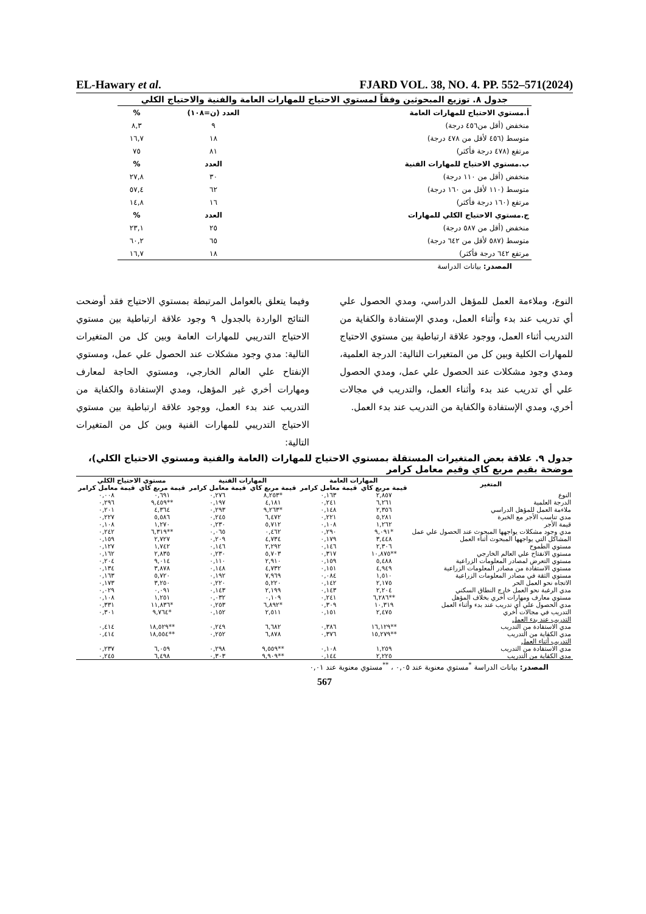EL-Hawary et al. FJARD VOL. 38, NO. 4. PP. 552–571(2024)
جدول ٨. توزيع المبحوثين وفقاً لمستوي الاحتياج للمهارات العامة والفنية والاحتياج الكلي
| أ.مستوي الاحتياج للمهارات العامة | العدد (ن=١٠٨) | % |
| --- | --- | --- |
| منخفض (أقل من٤٥٦ درجة) | ٩ | ٨,٣ |
| متوسط (٤٥٦ لأقل من ٤٧٨ درجة) | ١٨ | ١٦,٧ |
| مرتفع (٤٧٨ درجة فأكثر) | ٨١ | ٧٥ |
| ب.مستوي الاحتياج للمهارات الفنية | العدد | % |
| منخفض (أقل من ١١٠ درجة) | ٣٠ | ٢٧,٨ |
| متوسط (١١٠ لأقل من ١٦٠ درجة) | ٦٢ | ٥٧,٤ |
| مرتفع (١٦٠ درجة فأكثر) | ١٦ | ١٤,٨ |
| ج.مستوي الاحتياج الكلي للمهارات | العدد | % |
| منخفض (أقل من ٥٨٧ درجة) | ٢٥ | ٢٣,١ |
| متوسط (٥٨٧ لأقل من ٦٤٢ درجة) | ٦٥ | ٦٠,٢ |
| مرتفع ٦٤٢ درجة فأكثر) | ١٨ | ١٦,٧ |
المصدر: بيانات الدراسة
وفيما يتعلق بالعوامل المرتبطة بمستوي الاحتياج فقد أوضحت النتائج الواردة بالجدول ٩ وجود علاقة ارتباطية بين مستوي الاحتياج التدريبي للمهارات العامة وبين كل من المتغيرات التالية: مدي وجود مشكلات عند الحصول علي عمل، ومستوي الإنفتاح علي العالم الخارجي، ومستوي الحاجة لمعارف ومهارات أخري غير المؤهل، ومدي الإستفادة والكفاية من التدريب عند بدء العمل، ووجود علاقة ارتباطية بين مستوي الاحتياج التدريبي للمهارات الفنية وبين كل من المتغيرات التالية:
النوع، وملاءمة العمل للمؤهل الدراسي، ومدي الحصول علي أي تدريب عند بدء وأثناء العمل، ومدي الإستفادة والكفاية من التدريب أثناء العمل، ووجود علاقة ارتباطية بين مستوي الاحتياج للمهارات الكلية وبين كل من المتغيرات التالية: الدرجة العلمية، ومدي وجود مشكلات عند الحصول علي عمل، ومدي الحصول علي أي تدريب عند بدء وأثناء العمل، والتدريب في مجالات أخري، ومدي الإستفادة والكفاية من التدريب عند بدء العمل.
جدول ٩. علاقة بعض المتغيرات المستقلة بمستوي الاحتياج للمهارات (العامة والفنية ومستوي الاحتياج الكلي)، موضحة بقيم مربع كاي وقيم معامل كرامر
| المتغير | المهارات العامة | | المهارات الفنية | | مستوي الاحتياج الكلي | |
| --- | --- | --- | --- | --- | --- | --- |
| | قيمة مربع كاي | قيمة معامل كرامر | قيمة مربع كاي | قيمة معامل كرامر | قيمة مربع كاي | قيمة معامل كرامر |
| النوع | ٢,٨٥٧ | ٠,١٦٣ | *٨,٢٥٣ | ٠,٢٧٦ | ٠,٦٩١ | ٠,٠٠٨ |
| الدرجة العلمية | ٦,٢٦١ | ٠,٢٤١ | ٤,١٨١ | ٠,١٩٧ | **٩,٤٥٩ | ٠,٢٩٦ |
| ملاءمة العمل للمؤهل الدراسي | ٢,٣٥٦ | ٠,١٤٨ | *٩,٢٦٣ | ٠,٢٩٣ | ٤,٣٦٤ | ٠,٢٠١ |
| مدي تناسب الأجر مع الخبرة | ٥,٢٨١ | ٠,٢٢١ | ٦,٤٧٢ | ٠,٢٤٥ | ٥,٥٨٦ | ٠,٢٢٧ |
| قيمة الأجر | ١,٢٦٢ | ٠,١٠٨ | ٥,٧١٢ | ٠,٢٣٠ | ١,٢٧٠ | ٠,١٠٨ |
| مدي وجود مشكلات يواجهها المبحوث عند الحصول علي عمل | *٩,٠٩١ | ٠,٢٩٠ | ٠,٤٦٢ | ٠,٠٦٥ | **٦,٣١٩ | ٠,٢٤٢ |
| المشاكل التي يواجهها المبحوث أثناء العمل | ٣,٤٤٨ | ٠,١٧٩ | ٤,٧٣٤ | ٠,٢٠٩ | ٢,٧٢٧ | ٠,١٥٩ |
| مستوي الطموح | ٢,٣٠٦ | ٠,١٤٦ | ٢,٢٩٢ | ٠,١٤٦ | ١,٧٤٢ | ٠,١٢٧ |
| مستوي الانفتاح علي العالم الخارجي | **١٠,٨٧٥ | ٠,٣١٧ | ٥,٧٠٣ | ٠,٢٣٠ | ٢,٨٣٥ | ٠,١٦٢ |
| مستوي التعرض لمصادر المعلومات الزراعية | ٥,٤٨٨ | ٠,١٥٩ | ٢,٩١٠ | ٠,١١٠ | ٩,٠١٤ | ٠,٢٠٤ |
| مستوي الاستفادة من مصادر المعلومات الزراعية | ٤,٩٤٩ | ٠,١٥١ | ٤,٧٣٢ | ٠,١٤٨ | ٣,٨٧٨ | ٠,١٣٤ |
| مستوي الثقة في مصادر المعلومات الزراعية | ١,٥١٠ | ٠,٠٨٤ | ٧,٩٦٩ | ٠,١٩٢ | ٥,٧٢٠ | ٠,١٦٣ |
| الاتجاه نحو العمل الحر | ٢,١٧٥ | ٠,١٤٢ | ٥,٢٢٠ | ٠,٢٢٠ | ٣,٢٥٠ | ٠,١٧٣ |
| مدي الرغبة نحو العمل خارج النطاق السكني | ٢,٢٠٤ | ٠,١٤٣ | ٢,١٩٩ | ٠,١٤٣ | ٠,٠٩١ | ٠,٠٢٩ |
| مستوي معارف ومهارات أخري بخلاف المؤهل | **٦,٢٨٦ | ٠,٢٤١ | ٠,١٠٩ | ٠,٠٣٢ | ١,٢٥١ | ٠,١٠٨ |
| مدي الحصول علي أي تدريب عند بدء وأثناء العمل | ١٠,٣١٩ | ٠,٣٠٩ | *٦,٨٩٢ | ٠,٢٥٣ | *١١,٨٣٦ | ٠,٣٣١ |
| التدريب في مجالات أخري | ٢,٤٧٥ | ٠,١٥١ | ٢,٥١١ | ٠,١٥٢ | *٩,٧٦٤ | ٠,٣٠١ |
| التدريب عند بدء العمل | | | | | | |
| مدي الاستفادة من التدريب | **١٦,١٢٩ | ٠,٣٨٦ | ٦,٦٨٢ | ٠,٢٤٩ | **١٨,٥٢٩ | ٠,٤١٤ |
| مدي الكفاية من التدريب | **١٥,٢٧٩ | ٠,٣٧٦ | ٦,٨٧٨ | ٠,٢٥٢ | **١٨,٥٥٤ | ٠,٤١٤ |
| التدريب أثناء العمل | | | | | | |
| مدي الاستفادة من التدريب | ١,٢٥٩ | ٠,١٠٨ | **٩,٥٥٩ | ٠,٢٩٨ | ٦,٠٥٩ | ٠,٢٣٧ |
| مدي الكفاية من التدريب | ٢,٢٢٥ | ٠,١٤٤ | **٩,٩٠٩ | ٠,٣٠٣ | ٦,٤٩٨ | ٠,٢٤٥ |
المصدر: بيانات الدراسة <sup>*</sup>مستوي معنوية عند ٠,٠٥ ، <sup>**</sup>مستوي معنوية عند ٠,٠١
567